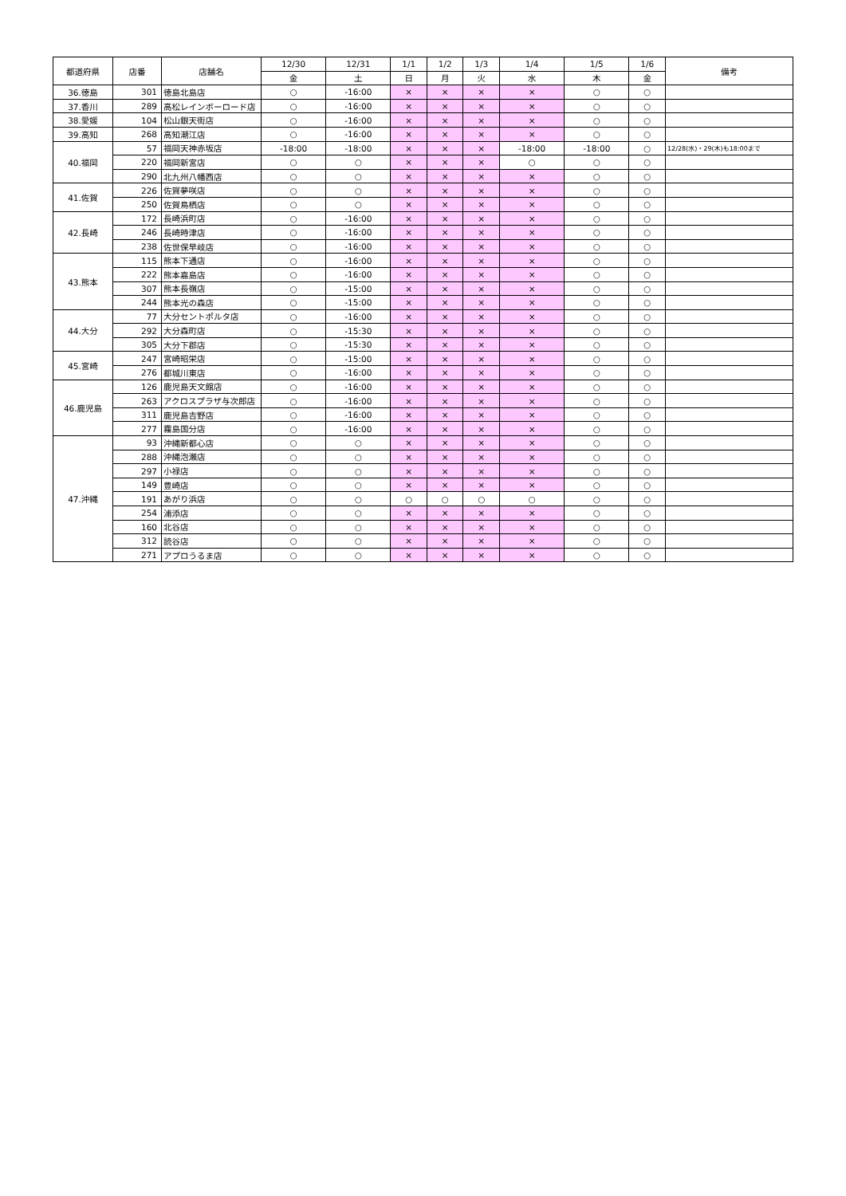| 都道府県 | 店番 | 店舗名 | 12/30 | 12/31 | 1/1 | 1/2 | 1/3 | 1/4 | 1/5 | 1/6 | 備考 |
| --- | --- | --- | --- | --- | --- | --- | --- | --- | --- | --- | --- |
| | | | 金 | 土 | 日 | 月 | 火 | 水 | 木 | 金 | |
| 36.徳島 | 301 | 徳島北島店 | ○ | -16:00 | × | × | × | × | ○ | ○ | |
| 37.香川 | 289 | 高松レインボーロード店 | ○ | -16:00 | × | × | × | × | ○ | ○ | |
| 38.愛媛 | 104 | 松山銀天街店 | ○ | -16:00 | × | × | × | × | ○ | ○ | |
| 39.高知 | 268 | 高知潮江店 | ○ | -16:00 | × | × | × | × | ○ | ○ | |
| 40.福岡 | 57 | 福岡天神赤坂店 | -18:00 | -18:00 | × | × | × | -18:00 | -18:00 | ○ | 12/28(水)・29(木)も18:00まで |
| | 220 | 福岡新宮店 | ○ | ○ | × | × | × | ○ | ○ | ○ | |
| | 290 | 北九州八幡西店 | ○ | ○ | × | × | × | × | ○ | ○ | |
| 41.佐賀 | 226 | 佐賀夢咲店 | ○ | ○ | × | × | × | × | ○ | ○ | |
| | 250 | 佐賀鳥栖店 | ○ | ○ | × | × | × | × | ○ | ○ | |
| 42.長崎 | 172 | 長崎浜町店 | ○ | -16:00 | × | × | × | × | ○ | ○ | |
| | 246 | 長崎時津店 | ○ | -16:00 | × | × | × | × | ○ | ○ | |
| | 238 | 佐世保早岐店 | ○ | -16:00 | × | × | × | × | ○ | ○ | |
| 43.熊本 | 115 | 熊本下通店 | ○ | -16:00 | × | × | × | × | ○ | ○ | |
| | 222 | 熊本嘉島店 | ○ | -16:00 | × | × | × | × | ○ | ○ | |
| | 307 | 熊本長嶺店 | ○ | -15:00 | × | × | × | × | ○ | ○ | |
| | 244 | 熊本光の森店 | ○ | -15:00 | × | × | × | × | ○ | ○ | |
| 44.大分 | 77 | 大分セントポルタ店 | ○ | -16:00 | × | × | × | × | ○ | ○ | |
| | 292 | 大分森町店 | ○ | -15:30 | × | × | × | × | ○ | ○ | |
| | 305 | 大分下郡店 | ○ | -15:30 | × | × | × | × | ○ | ○ | |
| 45.宮崎 | 247 | 宮崎昭栄店 | ○ | -15:00 | × | × | × | × | ○ | ○ | |
| | 276 | 都城川東店 | ○ | -16:00 | × | × | × | × | ○ | ○ | |
| 46.鹿児島 | 126 | 鹿児島天文館店 | ○ | -16:00 | × | × | × | × | ○ | ○ | |
| | 263 | アクロスプラザ与次郎店 | ○ | -16:00 | × | × | × | × | ○ | ○ | |
| | 311 | 鹿児島吉野店 | ○ | -16:00 | × | × | × | × | ○ | ○ | |
| | 277 | 霧島国分店 | ○ | -16:00 | × | × | × | × | ○ | ○ | |
| 47.沖縄 | 93 | 沖縄新都心店 | ○ | ○ | × | × | × | × | ○ | ○ | |
| | 288 | 沖縄泡瀬店 | ○ | ○ | × | × | × | × | ○ | ○ | |
| | 297 | 小禄店 | ○ | ○ | × | × | × | × | ○ | ○ | |
| | 149 | 豊崎店 | ○ | ○ | × | × | × | × | ○ | ○ | |
| | 191 | あがり浜店 | ○ | ○ | ○ | ○ | ○ | ○ | ○ | ○ | |
| | 254 | 浦添店 | ○ | ○ | × | × | × | × | ○ | ○ | |
| | 160 | 北谷店 | ○ | ○ | × | × | × | × | ○ | ○ | |
| | 312 | 読谷店 | ○ | ○ | × | × | × | × | ○ | ○ | |
| | 271 | アプロうるま店 | ○ | ○ | × | × | × | × | ○ | ○ | |